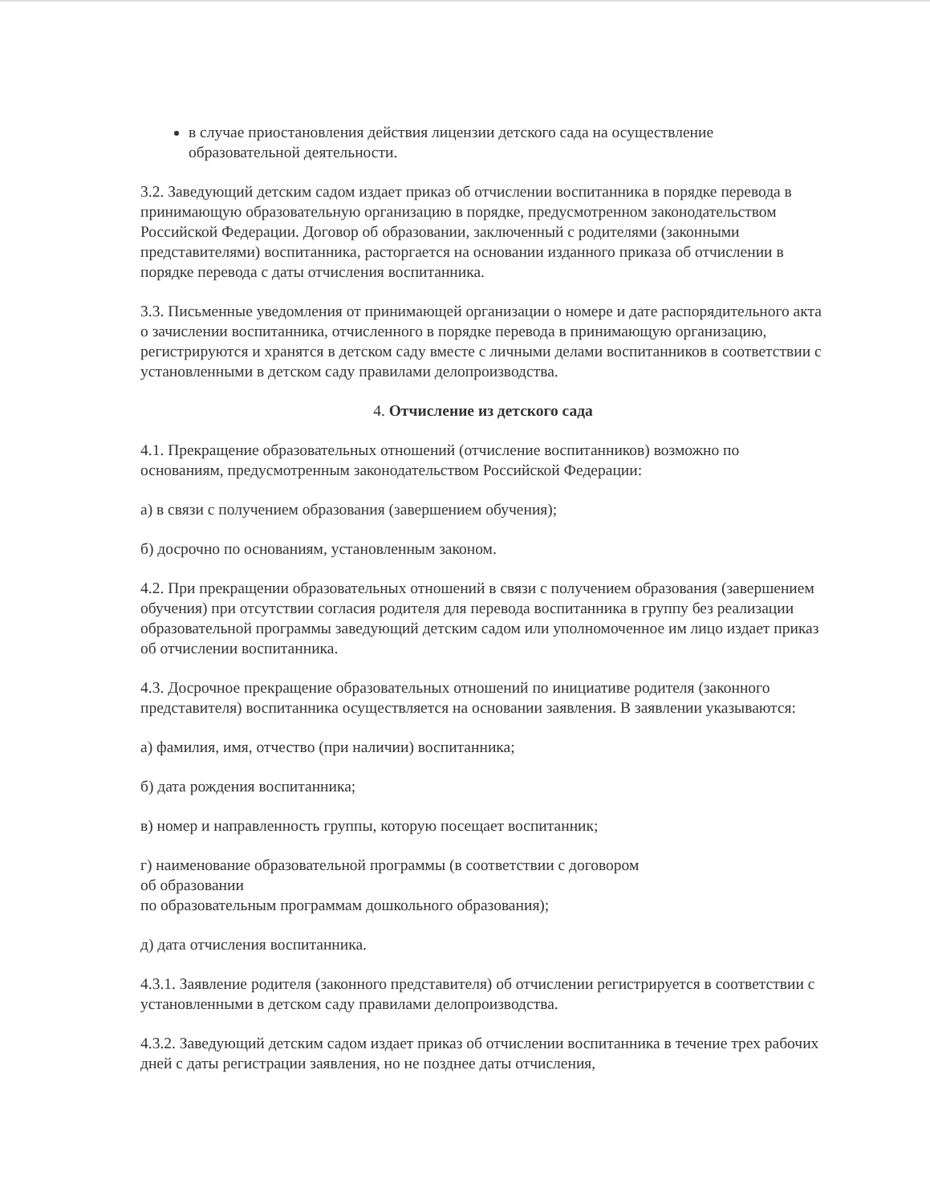в случае приостановления действия лицензии детского сада на осуществление образовательной деятельности.
3.2. Заведующий детским садом издает приказ об отчислении воспитанника в порядке перевода в принимающую образовательную организацию в порядке, предусмотренном законодательством Российской Федерации. Договор об образовании, заключенный с родителями (законными представителями) воспитанника, расторгается на основании изданного приказа об отчислении в порядке перевода с даты отчисления воспитанника.
3.3. Письменные уведомления от принимающей организации о номере и дате распорядительного акта о зачислении воспитанника, отчисленного в порядке перевода в принимающую организацию, регистрируются и хранятся в детском саду вместе с личными делами воспитанников в соответствии с установленными в детском саду правилами делопроизводства.
4. Отчисление из детского сада
4.1. Прекращение образовательных отношений (отчисление воспитанников) возможно по основаниям, предусмотренным законодательством Российской Федерации:
а) в связи с получением образования (завершением обучения);
б) досрочно по основаниям, установленным законом.
4.2. При прекращении образовательных отношений в связи с получением образования (завершением обучения) при отсутствии согласия родителя для перевода воспитанника в группу без реализации образовательной программы заведующий детским садом или уполномоченное им лицо издает приказ об отчислении воспитанника.
4.3. Досрочное прекращение образовательных отношений по инициативе родителя (законного представителя) воспитанника осуществляется на основании заявления. В заявлении указываются:
а) фамилия, имя, отчество (при наличии) воспитанника;
б) дата рождения воспитанника;
в) номер и направленность группы, которую посещает воспитанник;
г) наименование образовательной программы (в соответствии с договором
об образовании
по образовательным программам дошкольного образования);
д) дата отчисления воспитанника.
4.3.1. Заявление родителя (законного представителя) об отчислении регистрируется в соответствии с установленными в детском саду правилами делопроизводства.
4.3.2. Заведующий детским садом издает приказ об отчислении воспитанника в течение трех рабочих дней с даты регистрации заявления, но не позднее даты отчисления,